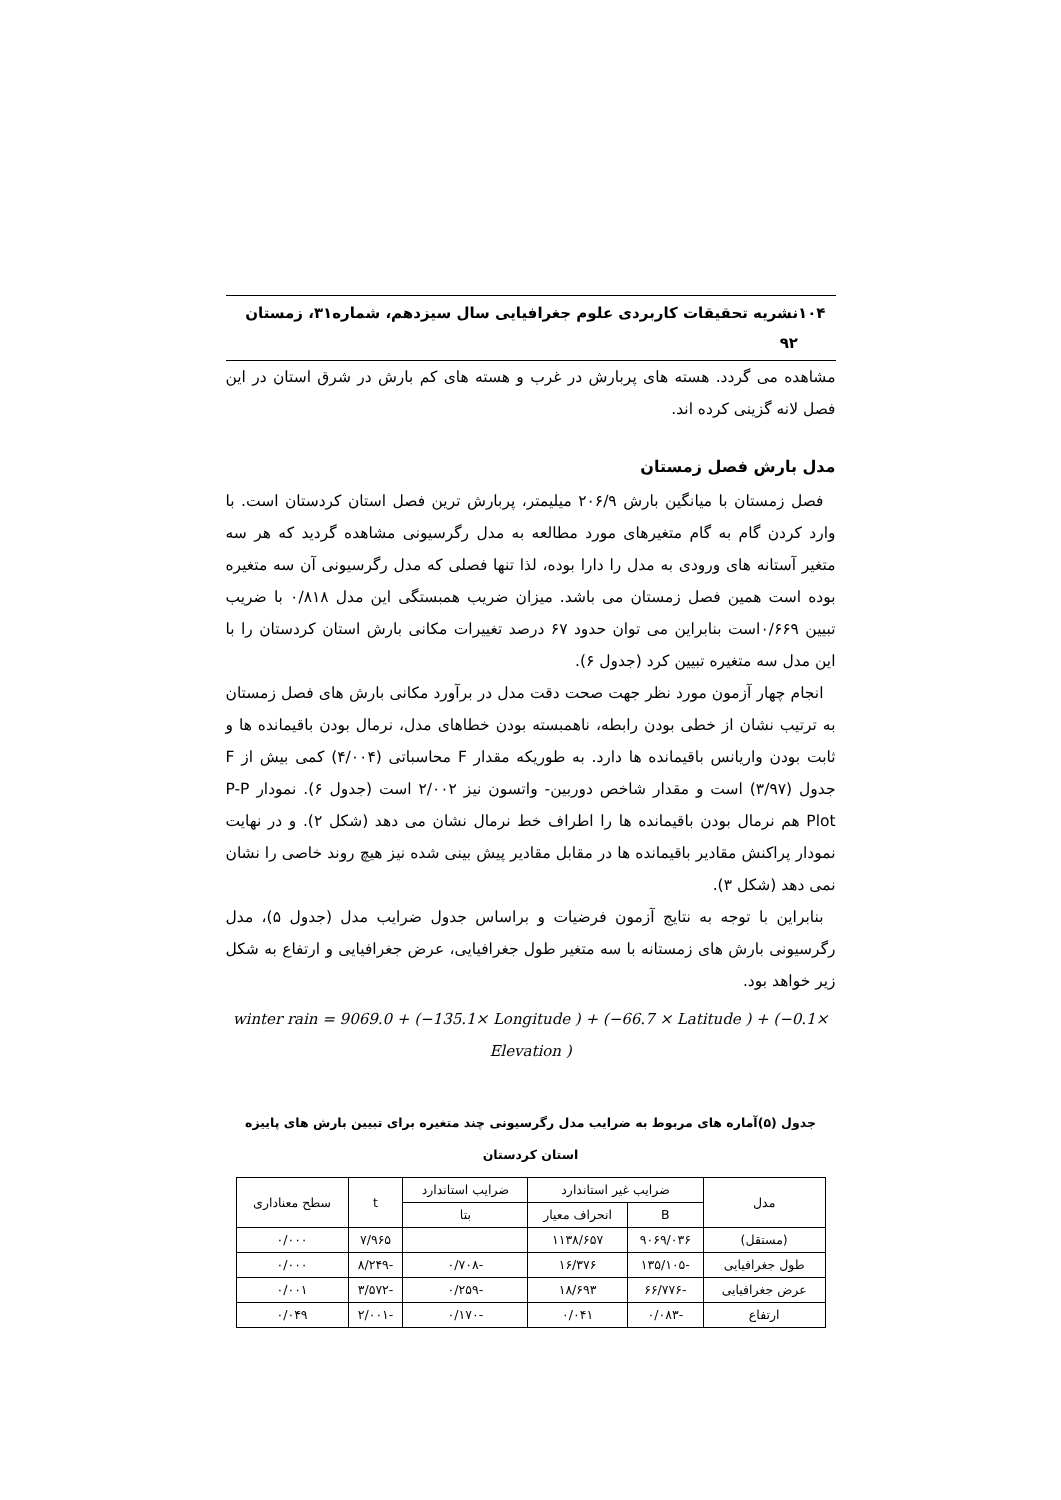۱۰۴ نشریه تحقیقات کاربردی علوم جغرافیایی سال سیزدهم، شماره۳۱، زمستان ۹۲
مشاهده می گردد. هسته های پربارش در غرب و هسته های کم بارش در شرق استان در این فصل لانه گزینی کرده اند.
مدل بارش فصل زمستان
فصل زمستان با میانگین بارش ۲۰۶/۹ میلیمتر، پربارش ترین فصل استان کردستان است. با وارد کردن گام به گام متغیرهای مورد مطالعه به مدل رگرسیونی مشاهده گردید که هر سه متغیر آستانه های ورودی به مدل را دارا بوده، لذا تنها فصلی که مدل رگرسیونی آن سه متغیره بوده است همین فصل زمستان می باشد. میزان ضریب همبستگی این مدل ۰/۸۱۸ با ضریب تبیین ۰/۶۶۹است بنابراین می توان حدود ۶۷ درصد تغییرات مکانی بارش استان کردستان را با این مدل سه متغیره تبیین کرد (جدول ۶).
انجام چهار آزمون مورد نظر جهت صحت دقت مدل در برآورد مکانی بارش های فصل زمستان به ترتیب نشان از خطی بودن رابطه، ناهمبسته بودن خطاهای مدل، نرمال بودن باقیمانده ها و ثابت بودن واریانس باقیمانده ها دارد. به طوریکه مقدار F محاسباتی (۴/۰۰۴) کمی بیش از F جدول (۳/۹۷) است و مقدار شاخص دوربین- واتسون نیز ۲/۰۰۲ است (جدول ۶). نمودار P-P Plot هم نرمال بودن باقیمانده ها را اطراف خط نرمال نشان می دهد (شکل ۲). و در نهایت نمودار پراکنش مقادیر باقیمانده ها در مقابل مقادیر پیش بینی شده نیز هیچ روند خاصی را نشان نمی دهد (شکل ۳).
بنابراین با توجه به نتایج آزمون فرضیات و براساس جدول ضرایب مدل (جدول ۵)، مدل رگرسیونی بارش های زمستانه با سه متغیر طول جغرافیایی، عرض جغرافیایی و ارتفاع به شکل زیر خواهد بود.
winter rain = 9069.0 + (−135.1× Longitude ) + (−66.7 × Latitude ) + (−0.1× Elevation )
جدول (۵)آماره های مربوط به ضرایب مدل رگرسیونی چند متغیره برای تبیین بارش های پاییزه استان کردستان
| مدل | ضرایب غیر استاندارد | | ضرایب استاندارد | t | سطح معناداری |
| --- | --- | --- | --- | --- | --- |
| | B | انحراف معیار | بتا | | |
| (مستقل) | ۹۰۶۹/۰۳۶ | ۱۱۳۸/۶۵۷ | | ۷/۹۶۵ | ۰/۰۰۰ |
| طول جغرافیایی | -۱۳۵/۱۰۵ | ۱۶/۳۷۶ | -۰/۷۰۸ | -۸/۲۴۹ | ۰/۰۰۰ |
| عرض جغرافیایی | -۶۶/۷۷۶ | ۱۸/۶۹۳ | -۰/۲۵۹ | -۳/۵۷۲ | ۰/۰۰۱ |
| ارتفاع | -۰/۰۸۳ | ۰/۰۴۱ | -۰/۱۷۰ | -۲/۰۰۱ | ۰/۰۴۹ |